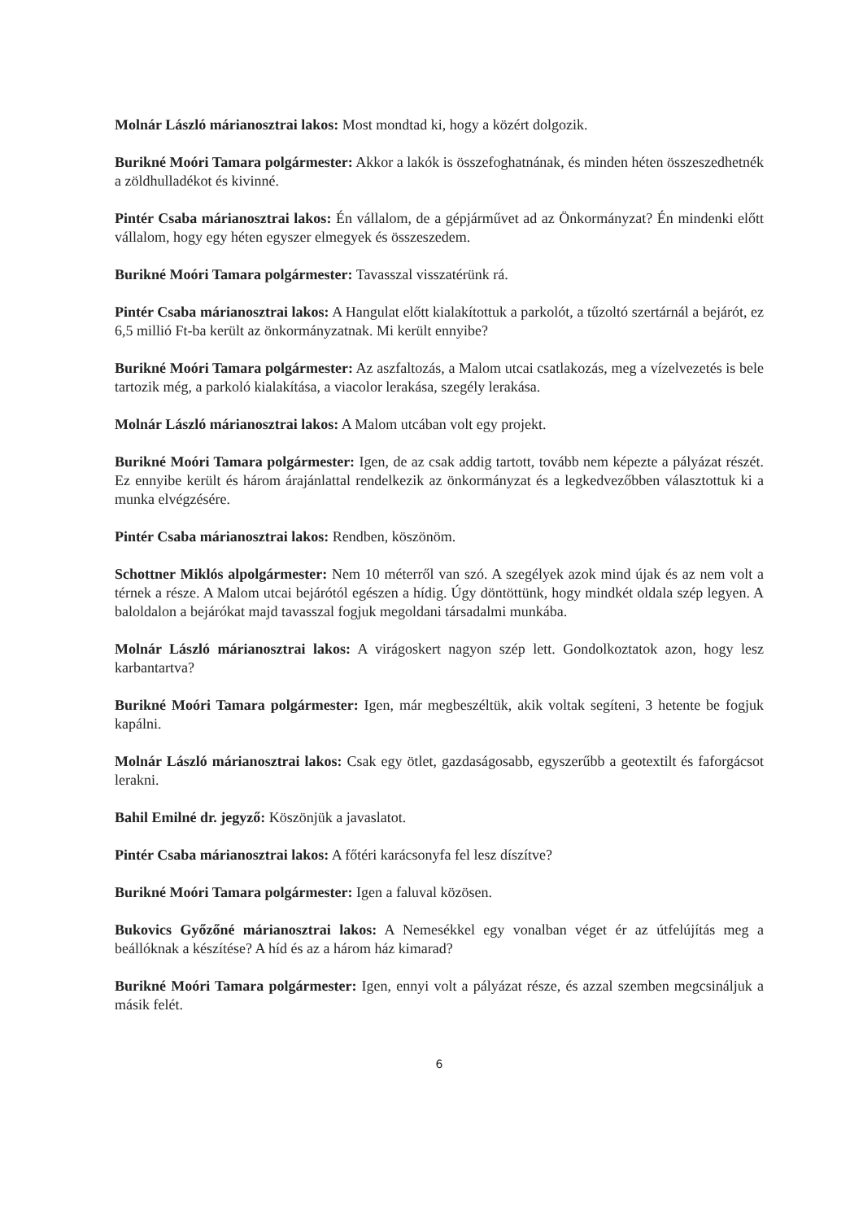Molnár László márianosztrai lakos: Most mondtad ki, hogy a közért dolgozik.
Burikné Moóri Tamara polgármester: Akkor a lakók is összefoghatnának, és minden héten összeszedhetnék a zöldhulladékot és kivinné.
Pintér Csaba márianosztrai lakos: Én vállalom, de a gépjárművet ad az Önkormányzat? Én mindenki előtt vállalom, hogy egy héten egyszer elmegyek és összeszedem.
Burikné Moóri Tamara polgármester: Tavasszal visszatérünk rá.
Pintér Csaba márianosztrai lakos: A Hangulat előtt kialakítottuk a parkolót, a tűzoltó szertárnál a bejárót, ez 6,5 millió Ft-ba került az önkormányzatnak. Mi került ennyibe?
Burikné Moóri Tamara polgármester: Az aszfaltozás, a Malom utcai csatlakozás, meg a vízelvezetés is bele tartozik még, a parkoló kialakítása, a viacolor lerakása, szegély lerakása.
Molnár László márianosztrai lakos: A Malom utcában volt egy projekt.
Burikné Moóri Tamara polgármester: Igen, de az csak addig tartott, tovább nem képezte a pályázat részét. Ez ennyibe került és három árajánlattal rendelkezik az önkormányzat és a legkedvezőbben választottuk ki a munka elvégzésére.
Pintér Csaba márianosztrai lakos: Rendben, köszönöm.
Schottner Miklós alpolgármester: Nem 10 méterről van szó. A szegélyek azok mind újak és az nem volt a térnek a része. A Malom utcai bejárótól egészen a hídig. Úgy döntöttünk, hogy mindkét oldala szép legyen. A baloldalon a bejárókat majd tavasszal fogjuk megoldani társadalmi munkába.
Molnár László márianosztrai lakos: A virágoskert nagyon szép lett. Gondolkoztatok azon, hogy lesz karbantartva?
Burikné Moóri Tamara polgármester: Igen, már megbeszéltük, akik voltak segíteni, 3 hetente be fogjuk kapálni.
Molnár László márianosztrai lakos: Csak egy ötlet, gazdaságosabb, egyszerűbb a geotextilt és faforgácsot lerakni.
Bahil Emilné dr. jegyző: Köszönjük a javaslatot.
Pintér Csaba márianosztrai lakos: A főtéri karácsonyfa fel lesz díszítve?
Burikné Moóri Tamara polgármester: Igen a faluval közösen.
Bukovics Győzőné márianosztrai lakos: A Nemesékkel egy vonalban véget ér az útfelújítás meg a beállóknak a készítése? A híd és az a három ház kimarad?
Burikné Moóri Tamara polgármester: Igen, ennyi volt a pályázat része, és azzal szemben megcsináljuk a másik felét.
6